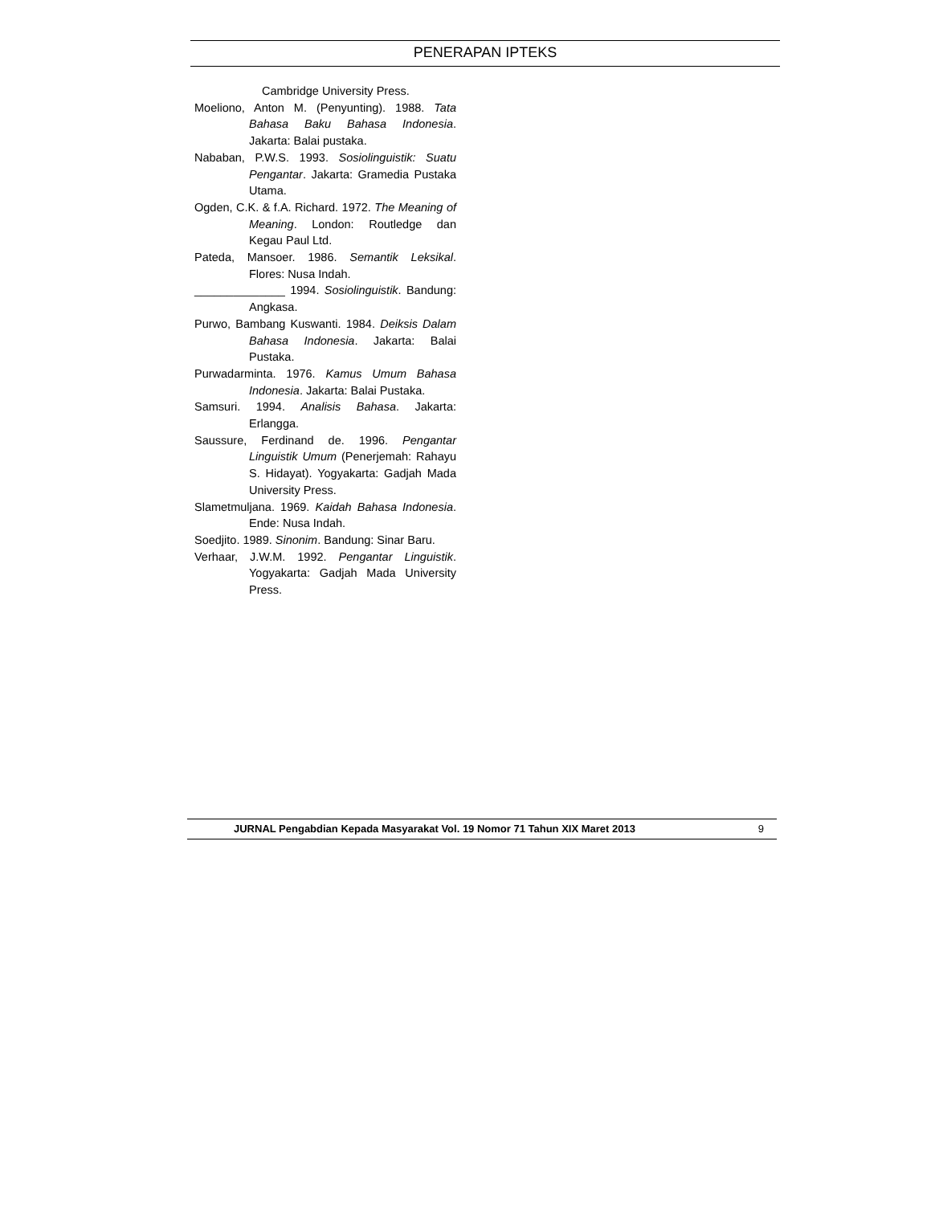PENERAPAN IPTEKS
Cambridge University Press.
Moeliono, Anton M. (Penyunting). 1988. Tata Bahasa Baku Bahasa Indonesia. Jakarta: Balai pustaka.
Nababan, P.W.S. 1993. Sosiolinguistik: Suatu Pengantar. Jakarta: Gramedia Pustaka Utama.
Ogden, C.K. & f.A. Richard. 1972. The Meaning of Meaning. London: Routledge dan Kegau Paul Ltd.
Pateda, Mansoer. 1986. Semantik Leksikal. Flores: Nusa Indah.
______________ 1994. Sosiolinguistik. Bandung: Angkasa.
Purwo, Bambang Kuswanti. 1984. Deiksis Dalam Bahasa Indonesia. Jakarta: Balai Pustaka.
Purwadarminta. 1976. Kamus Umum Bahasa Indonesia. Jakarta: Balai Pustaka.
Samsuri. 1994. Analisis Bahasa. Jakarta: Erlangga.
Saussure, Ferdinand de. 1996. Pengantar Linguistik Umum (Penerjemah: Rahayu S. Hidayat). Yogyakarta: Gadjah Mada University Press.
Slametmuljana. 1969. Kaidah Bahasa Indonesia. Ende: Nusa Indah.
Soedjito. 1989. Sinonim. Bandung: Sinar Baru.
Verhaar, J.W.M. 1992. Pengantar Linguistik. Yogyakarta: Gadjah Mada University Press.
JURNAL Pengabdian Kepada Masyarakat Vol. 19 Nomor 71 Tahun XIX Maret 2013 9